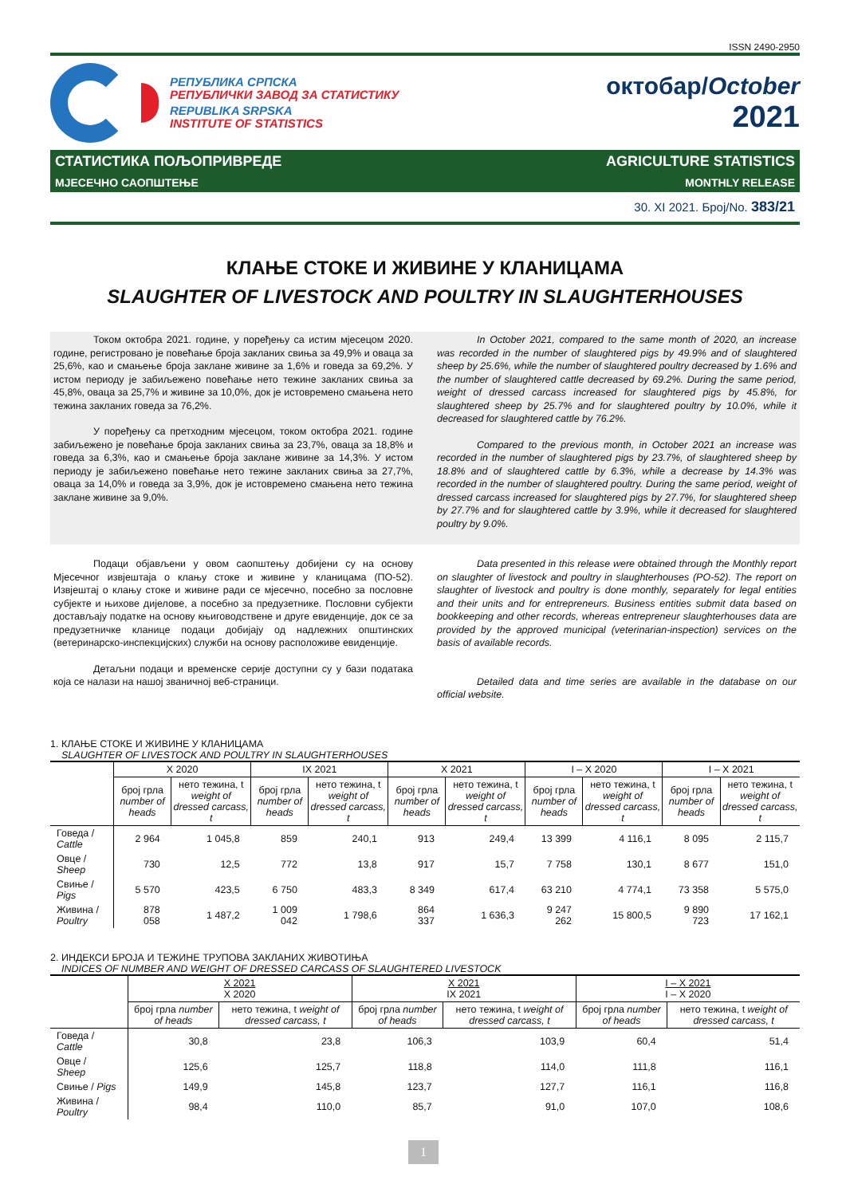ISSN 2490-2950
РЕПУБЛИКА СРПСКА
РЕПУБЛИЧКИ ЗАВОД ЗА СТАТИСТИКУ
REPUBLIKA SRPSKA
INSTITUTE OF STATISTICS
октобар/October
2021
СТАТИСТИКА ПОЉОПРИВРЕДЕ AGRICULTURE STATISTICS
МЈЕСЕЧНО САОПШТЕЊЕ MONTHLY RELEASE
30. XI 2021. Број/No. 383/21
КЛАЊЕ СТОКЕ И ЖИВИНЕ У КЛАНИЦАМА
SLAUGHTER OF LIVESTOCK AND POULTRY IN SLAUGHTERHOUSES
Током октобра 2021. године, у поређењу са истим мјесецом 2020. године, регистровано је повећање броја закланих свиња за 49,9% и оваца за 25,6%, као и смањење броја заклане живине за 1,6% и говеда за 69,2%. У истом периоду је забиљежено повећање нето тежине закланих свиња за 45,8%, оваца за 25,7% и живине за 10,0%, док је истовремено смањена нето тежина закланих говеда за 76,2%.
У поређењу са претходним мјесецом, током октобра 2021. године забиљежено је повећање броја закланих свиња за 23,7%, оваца за 18,8% и говеда за 6,3%, као и смањење броја заклане живине за 14,3%. У истом периоду је забиљежено повећање нето тежине закланих свиња за 27,7%, оваца за 14,0% и говеда за 3,9%, док је истовремено смањена нето тежина заклане живине за 9,0%.
In October 2021, compared to the same month of 2020, an increase was recorded in the number of slaughtered pigs by 49.9% and of slaughtered sheep by 25.6%, while the number of slaughtered poultry decreased by 1.6% and the number of slaughtered cattle decreased by 69.2%. During the same period, weight of dressed carcass increased for slaughtered pigs by 45.8%, for slaughtered sheep by 25.7% and for slaughtered poultry by 10.0%, while it decreased for slaughtered cattle by 76.2%.
Compared to the previous month, in October 2021 an increase was recorded in the number of slaughtered pigs by 23.7%, of slaughtered sheep by 18.8% and of slaughtered cattle by 6.3%, while a decrease by 14.3% was recorded in the number of slaughtered poultry. During the same period, weight of dressed carcass increased for slaughtered pigs by 27.7%, for slaughtered sheep by 27.7% and for slaughtered cattle by 3.9%, while it decreased for slaughtered poultry by 9.0%.
Подаци објављени у овом саопштењу добијени су на основу Мјесечног извјештаја о клању стоке и живине у кланицама (ПО-52). Извјештај о клању стоке и живине ради се мјесечно, посебно за пословне субјекте и њихове дијелове, а посебно за предузетнике. Пословни субјекти достављају податке на основу књиговодствене и друге евиденције, док се за предузетничке кланице подаци добијају од надлежних општинских (ветеринарско-инспекцијских) служби на основу расположиве евиденције.
Детаљни подаци и временске серије доступни су у бази података која се налази на нашој званичној веб-страници.
Data presented in this release were obtained through the Monthly report on slaughter of livestock and poultry in slaughterhouses (PO-52). The report on slaughter of livestock and poultry is done monthly, separately for legal entities and their units and for entrepreneurs. Business entities submit data based on bookkeeping and other records, whereas entrepreneur slaughterhouses data are provided by the approved municipal (veterinarian-inspection) services on the basis of available records.
Detailed data and time series are available in the database on our official website.
1. КЛАЊЕ СТОКЕ И ЖИВИНЕ У КЛАНИЦАМА
SLAUGHTER OF LIVESTOCK AND POULTRY IN SLAUGHTERHOUSES
| | X 2020 | | IX 2021 | | X 2021 | | I – X 2020 | | I – X 2021 | |
| --- | --- | --- | --- | --- | --- | --- | --- | --- | --- | --- |
| | број грла number of heads | нето тежина, t weight of dressed carcass, t | број грла number of heads | нето тежина, t weight of dressed carcass, t | број грла number of heads | нето тежина, t weight of dressed carcass, t | број грла number of heads | нето тежина, t weight of dressed carcass, t | број грла number of heads | нето тежина, t weight of dressed carcass, t |
| Говеда / Cattle | 2 964 | 1 045,8 | 859 | 240,1 | 913 | 249,4 | 13 399 | 4 116,1 | 8 095 | 2 115,7 |
| Овце / Sheep | 730 | 12,5 | 772 | 13,8 | 917 | 15,7 | 7 758 | 130,1 | 8 677 | 151,0 |
| Свиње / Pigs | 5 570 | 423,5 | 6 750 | 483,3 | 8 349 | 617,4 | 63 210 | 4 774,1 | 73 358 | 5 575,0 |
| Живина / Poultry | 878 058 | 1 487,2 | 1 009 042 | 1 798,6 | 864 337 | 1 636,3 | 9 247 262 | 15 800,5 | 9 890 723 | 17 162,1 |
2. ИНДЕКСИ БРОЈА И ТЕЖИНЕ ТРУПОВА ЗАКЛАНИХ ЖИВОТИЊА
INDICES OF NUMBER AND WEIGHT OF DRESSED CARCASS OF SLAUGHTERED LIVESTOCK
| | X 2021 X 2020 | | X 2021 IX 2021 | | I – X 2021 I – X 2020 | |
| --- | --- | --- | --- | --- | --- | --- |
| | број грла number of heads | нето тежина, t weight of dressed carcass, t | број грла number of heads | нето тежина, t weight of dressed carcass, t | број грла number of heads | нето тежина, t weight of dressed carcass, t |
| Говеда / Cattle | 30,8 | 23,8 | 106,3 | 103,9 | 60,4 | 51,4 |
| Овце / Sheep | 125,6 | 125,7 | 118,8 | 114,0 | 111,8 | 116,1 |
| Свиње / Pigs | 149,9 | 145,8 | 123,7 | 127,7 | 116,1 | 116,8 |
| Живина / Poultry | 98,4 | 110,0 | 85,7 | 91,0 | 107,0 | 108,6 |
1